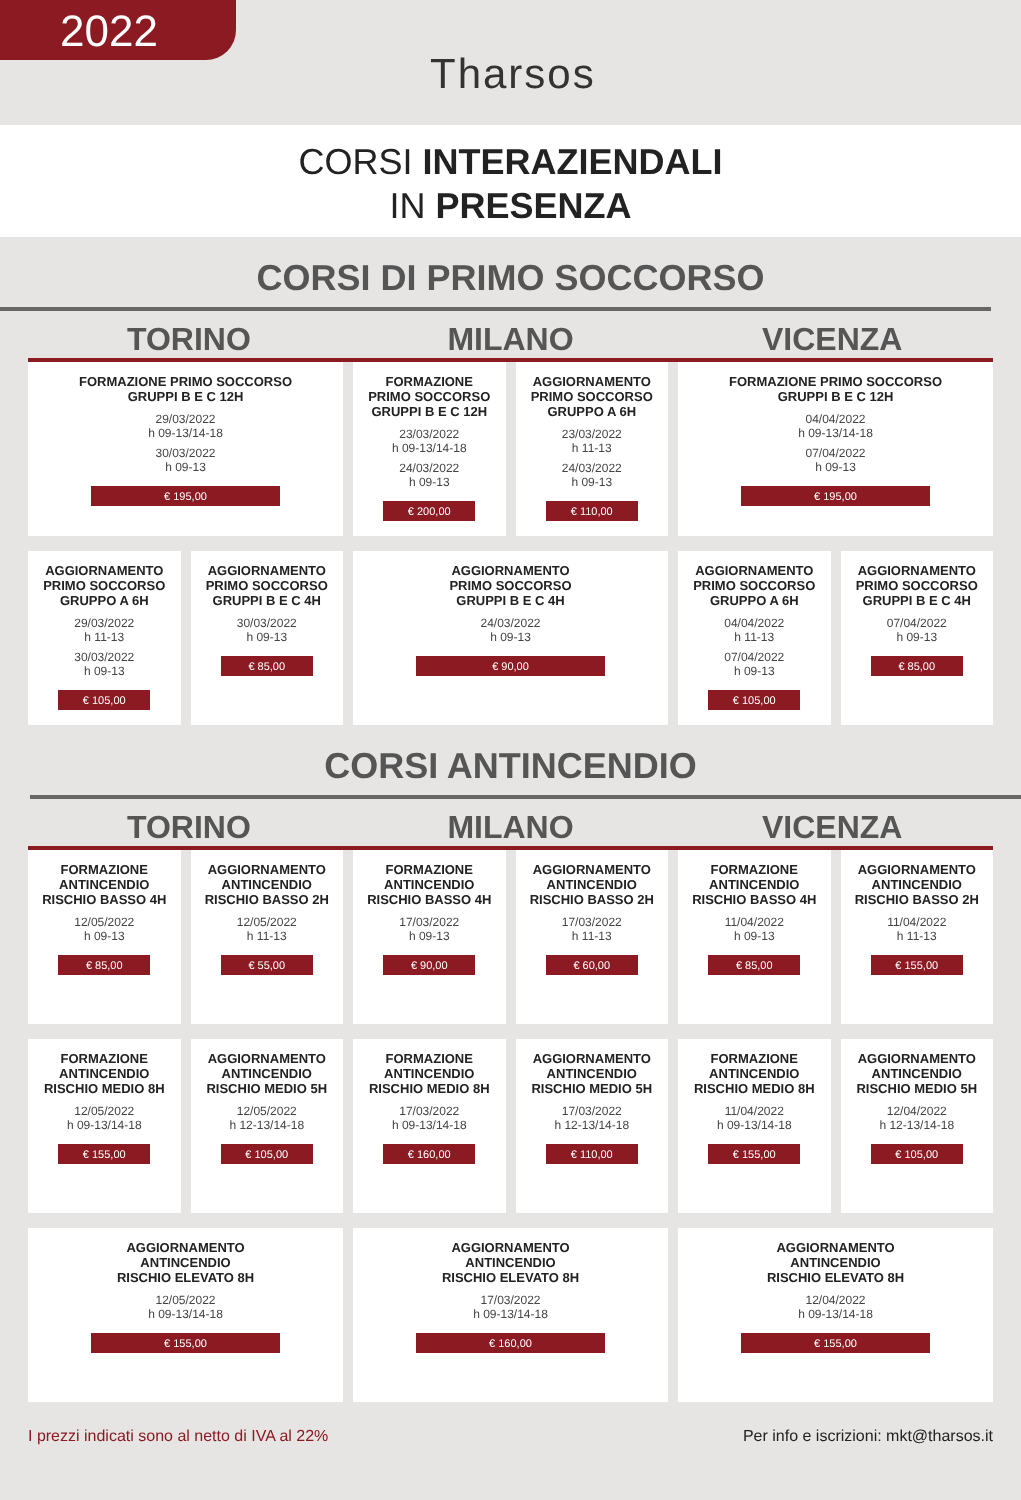2022
Tharsos
CORSI INTERAZIENDALI
IN PRESENZA
CORSI DI PRIMO SOCCORSO
TORINO MILANO VICENZA
FORMAZIONE PRIMO SOCCORSO
GRUPPI B E C 12H
29/03/2022
h 09-13/14-18
30/03/2022
h 09-13
€ 195,00
FORMAZIONE
PRIMO SOCCORSO
GRUPPI B E C 12H
23/03/2022
h 09-13/14-18
24/03/2022
h 09-13
€ 200,00
AGGIORNAMENTO
PRIMO SOCCORSO
GRUPPO A 6H
23/03/2022
h 11-13
24/03/2022
h 09-13
€ 110,00
FORMAZIONE PRIMO SOCCORSO
GRUPPI B E C 12H
04/04/2022
h 09-13/14-18
07/04/2022
h 09-13
€ 195,00
AGGIORNAMENTO
PRIMO SOCCORSO
GRUPPO A 6H
29/03/2022
h 11-13
30/03/2022
h 09-13
€ 105,00
AGGIORNAMENTO
PRIMO SOCCORSO
GRUPPI B E C 4H
30/03/2022
h 09-13
€ 85,00
AGGIORNAMENTO
PRIMO SOCCORSO
GRUPPI B E C 4H
24/03/2022
h 09-13
€ 90,00
AGGIORNAMENTO
PRIMO SOCCORSO
GRUPPO A 6H
04/04/2022
h 11-13
07/04/2022
h 09-13
€ 105,00
AGGIORNAMENTO
PRIMO SOCCORSO
GRUPPI B E C 4H
07/04/2022
h 09-13
€ 85,00
CORSI ANTINCENDIO
TORINO MILANO VICENZA
FORMAZIONE
ANTINCENDIO
RISCHIO BASSO 4H
12/05/2022
h 09-13
€ 85,00
AGGIORNAMENTO
ANTINCENDIO
RISCHIO BASSO 2H
12/05/2022
h 11-13
€ 55,00
FORMAZIONE
ANTINCENDIO
RISCHIO BASSO 4H
17/03/2022
h 09-13
€ 90,00
AGGIORNAMENTO
ANTINCENDIO
RISCHIO BASSO 2H
17/03/2022
h 11-13
€ 60,00
FORMAZIONE
ANTINCENDIO
RISCHIO BASSO 4H
11/04/2022
h 09-13
€ 85,00
AGGIORNAMENTO
ANTINCENDIO
RISCHIO BASSO 2H
11/04/2022
h 11-13
€ 155,00
FORMAZIONE
ANTINCENDIO
RISCHIO MEDIO 8H
12/05/2022
h 09-13/14-18
€ 155,00
AGGIORNAMENTO
ANTINCENDIO
RISCHIO MEDIO 5H
12/05/2022
h 12-13/14-18
€ 105,00
FORMAZIONE
ANTINCENDIO
RISCHIO MEDIO 8H
17/03/2022
h 09-13/14-18
€ 160,00
AGGIORNAMENTO
ANTINCENDIO
RISCHIO MEDIO 5H
17/03/2022
h 12-13/14-18
€ 110,00
FORMAZIONE
ANTINCENDIO
RISCHIO MEDIO 8H
11/04/2022
h 09-13/14-18
€ 155,00
AGGIORNAMENTO
ANTINCENDIO
RISCHIO MEDIO 5H
12/04/2022
h 12-13/14-18
€ 105,00
AGGIORNAMENTO
ANTINCENDIO
RISCHIO ELEVATO 8H
12/05/2022
h 09-13/14-18
€ 155,00
AGGIORNAMENTO
ANTINCENDIO
RISCHIO ELEVATO 8H
17/03/2022
h 09-13/14-18
€ 160,00
AGGIORNAMENTO
ANTINCENDIO
RISCHIO ELEVATO 8H
12/04/2022
h 09-13/14-18
€ 155,00
I prezzi indicati sono al netto di IVA al 22% Per info e iscrizioni: mkt@tharsos.it